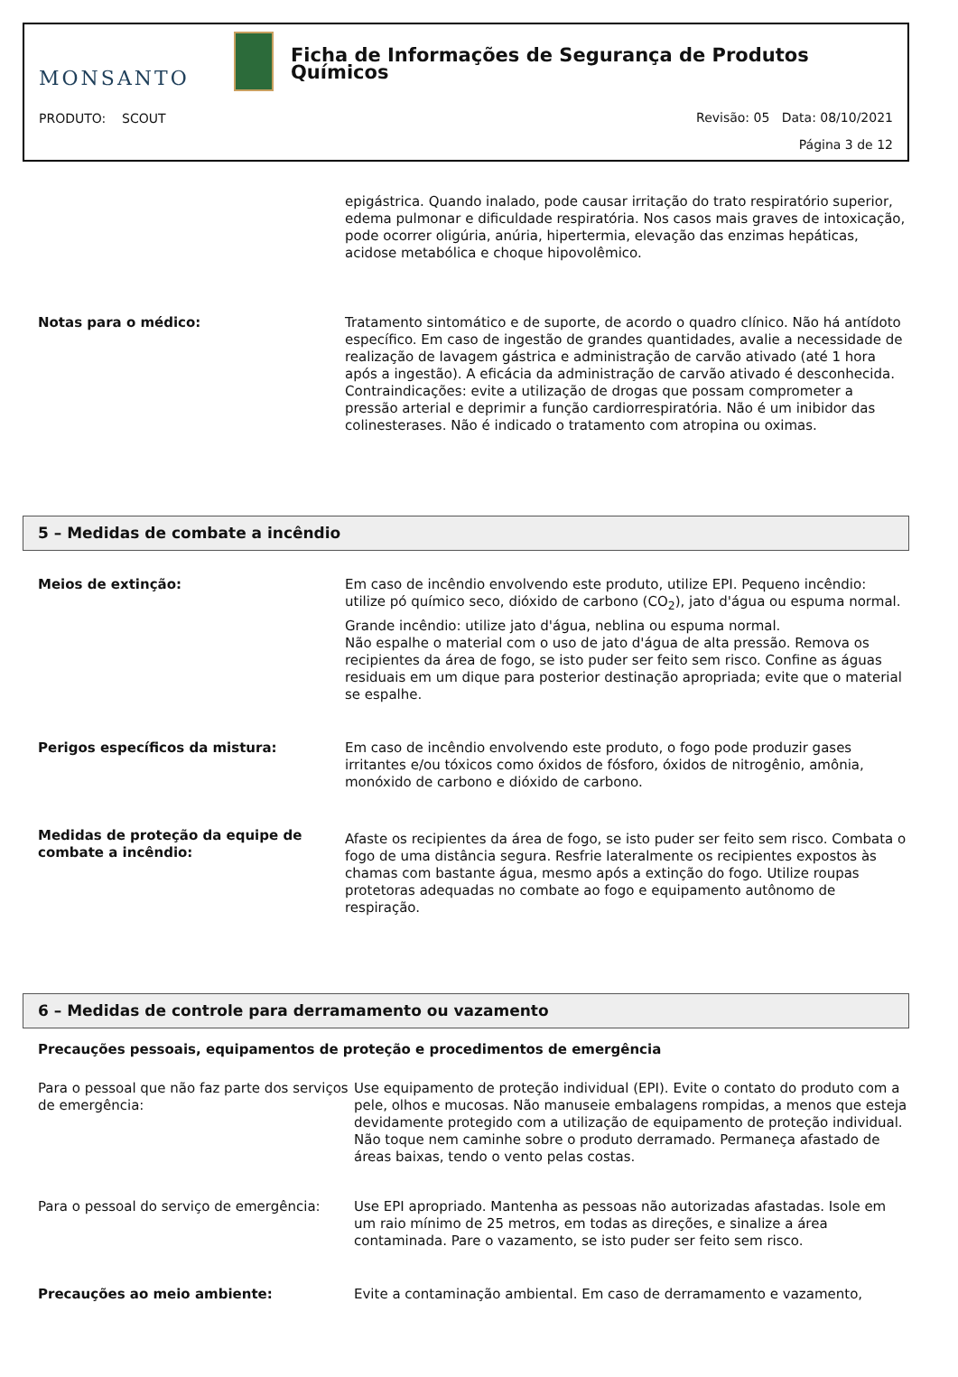MONSANTO
Ficha de Informações de Segurança de Produtos Químicos
PRODUTO: SCOUT
Revisão: 05 Data: 08/10/2021
Página 3 de 12
epigástrica. Quando inalado, pode causar irritação do trato respiratório superior, edema pulmonar e dificuldade respiratória. Nos casos mais graves de intoxicação, pode ocorrer oligúria, anúria, hipertermia, elevação das enzimas hepáticas, acidose metabólica e choque hipovolêmico.
Notas para o médico: Tratamento sintomático e de suporte, de acordo o quadro clínico. Não há antídoto específico. Em caso de ingestão de grandes quantidades, avalie a necessidade de realização de lavagem gástrica e administração de carvão ativado (até 1 hora após a ingestão). A eficácia da administração de carvão ativado é desconhecida.
Contraindicações: evite a utilização de drogas que possam comprometer a pressão arterial e deprimir a função cardiorrespiratória. Não é um inibidor das colinesterases. Não é indicado o tratamento com atropina ou oximas.
5 – Medidas de combate a incêndio
Meios de extinção: Em caso de incêndio envolvendo este produto, utilize EPI. Pequeno incêndio: utilize pó químico seco, dióxido de carbono (CO<sub>2</sub>), jato d'água ou espuma normal.
Grande incêndio: utilize jato d'água, neblina ou espuma normal.
Não espalhe o material com o uso de jato d'água de alta pressão. Remova os recipientes da área de fogo, se isto puder ser feito sem risco. Confine as águas residuais em um dique para posterior destinação apropriada; evite que o material se espalhe.
Perigos específicos da mistura: Em caso de incêndio envolvendo este produto, o fogo pode produzir gases irritantes e/ou tóxicos como óxidos de fósforo, óxidos de nitrogênio, amônia, monóxido de carbono e dióxido de carbono.
Medidas de proteção da equipe de combate a incêndio:
Afaste os recipientes da área de fogo, se isto puder ser feito sem risco. Combata o fogo de uma distância segura. Resfrie lateralmente os recipientes expostos às chamas com bastante água, mesmo após a extinção do fogo. Utilize roupas protetoras adequadas no combate ao fogo e equipamento autônomo de respiração.
6 – Medidas de controle para derramamento ou vazamento
Precauções pessoais, equipamentos de proteção e procedimentos de emergência
Para o pessoal que não faz parte dos serviços de emergência:
Use equipamento de proteção individual (EPI). Evite o contato do produto com a pele, olhos e mucosas. Não manuseie embalagens rompidas, a menos que esteja devidamente protegido com a utilização de equipamento de proteção individual. Não toque nem caminhe sobre o produto derramado. Permaneça afastado de áreas baixas, tendo o vento pelas costas.
Para o pessoal do serviço de emergência:
Use EPI apropriado. Mantenha as pessoas não autorizadas afastadas. Isole em um raio mínimo de 25 metros, em todas as direções, e sinalize a área contaminada. Pare o vazamento, se isto puder ser feito sem risco.
Precauções ao meio ambiente: Evite a contaminação ambiental. Em caso de derramamento e vazamento,